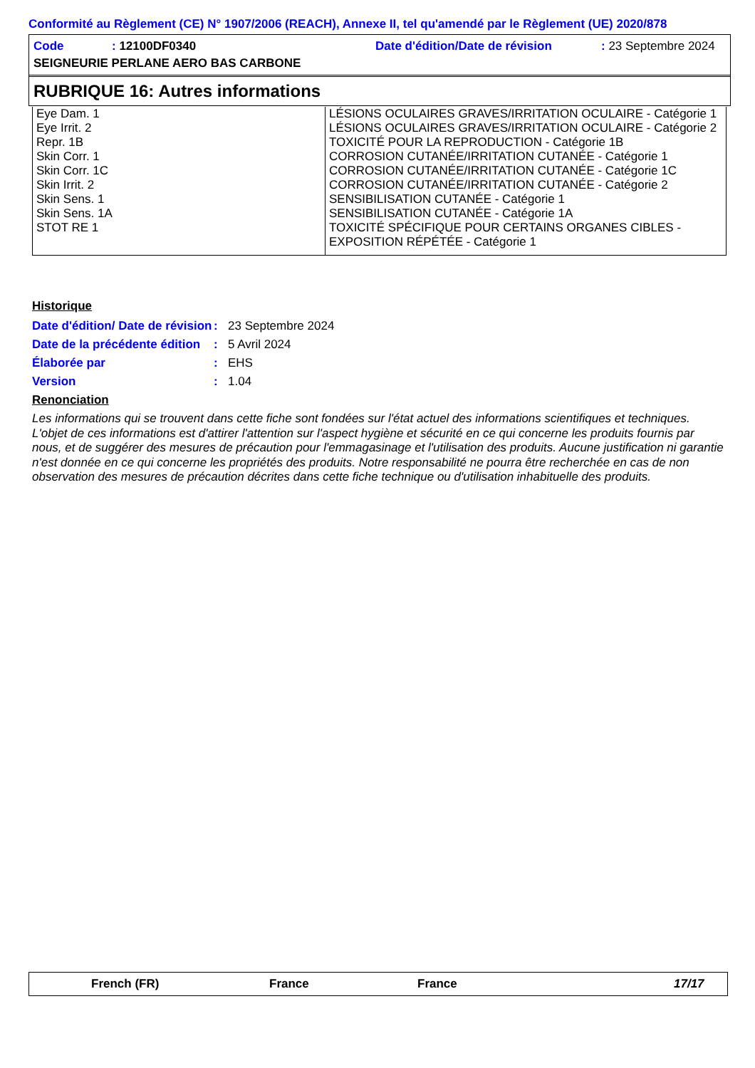Conformité au Règlement (CE) N° 1907/2006 (REACH), Annexe II, tel qu'amendé par le Règlement (UE) 2020/878
Code: 12100DF0340 Date d'édition/Date de révision: 23 Septembre 2024
SEIGNEURIE PERLANE AERO BAS CARBONE
RUBRIQUE 16: Autres informations
| Eye Dam. 1 | LÉSIONS OCULAIRES GRAVES/IRRITATION OCULAIRE - Catégorie 1 |
| Eye Irrit. 2 | LÉSIONS OCULAIRES GRAVES/IRRITATION OCULAIRE - Catégorie 2 |
| Repr. 1B | TOXICITÉ POUR LA REPRODUCTION - Catégorie 1B |
| Skin Corr. 1 | CORROSION CUTANÉE/IRRITATION CUTANÉE - Catégorie 1 |
| Skin Corr. 1C | CORROSION CUTANÉE/IRRITATION CUTANÉE - Catégorie 1C |
| Skin Irrit. 2 | CORROSION CUTANÉE/IRRITATION CUTANÉE - Catégorie 2 |
| Skin Sens. 1 | SENSIBILISATION CUTANÉE - Catégorie 1 |
| Skin Sens. 1A | SENSIBILISATION CUTANÉE - Catégorie 1A |
| STOT RE 1 | TOXICITÉ SPÉCIFIQUE POUR CERTAINS ORGANES CIBLES - EXPOSITION RÉPÉTÉE - Catégorie 1 |
Historique
Date d'édition/ Date de révision: 23 Septembre 2024
Date de la précédente édition: 5 Avril 2024
Élaborée par: EHS
Version: 1.04
Renonciation
Les informations qui se trouvent dans cette fiche sont fondées sur l'état actuel des informations scientifiques et techniques. L'objet de ces informations est d'attirer l'attention sur l'aspect hygiène et sécurité en ce qui concerne les produits fournis par nous, et de suggérer des mesures de précaution pour l'emmagasinage et l'utilisation des produits. Aucune justification ni garantie n'est donnée en ce qui concerne les propriétés des produits. Notre responsabilité ne pourra être recherchée en cas de non observation des mesures de précaution décrites dans cette fiche technique ou d'utilisation inhabituelle des produits.
French (FR) France France 17/17